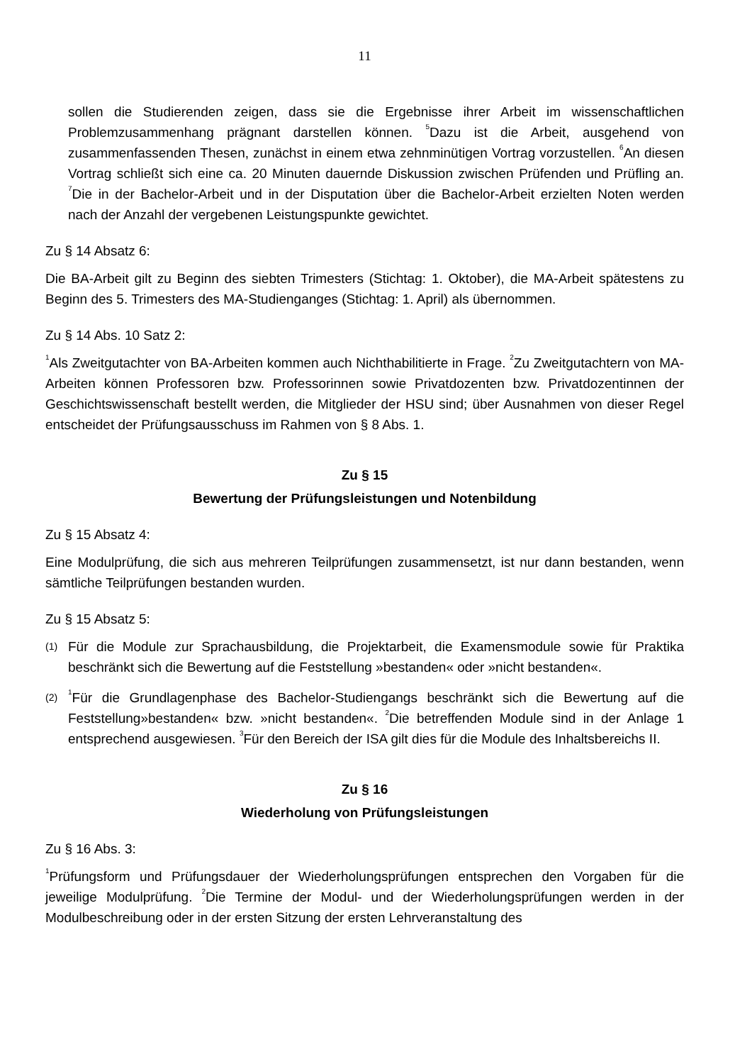11
sollen die Studierenden zeigen, dass sie die Ergebnisse ihrer Arbeit im wissenschaftlichen Problemzusammenhang prägnant darstellen können. <sup>5</sup>Dazu ist die Arbeit, ausgehend von zusammenfassenden Thesen, zunächst in einem etwa zehnminütigen Vortrag vorzustellen. <sup>6</sup>An diesen Vortrag schließt sich eine ca. 20 Minuten dauernde Diskussion zwischen Prüfenden und Prüfling an. <sup>7</sup>Die in der Bachelor-Arbeit und in der Disputation über die Bachelor-Arbeit erzielten Noten werden nach der Anzahl der vergebenen Leistungspunkte gewichtet.
Zu § 14 Absatz 6:
Die BA-Arbeit gilt zu Beginn des siebten Trimesters (Stichtag: 1. Oktober), die MA-Arbeit spätestens zu Beginn des 5. Trimesters des MA-Studienganges (Stichtag: 1. April) als übernommen.
Zu § 14 Abs. 10 Satz 2:
<sup>1</sup> Als Zweitgutachter von BA-Arbeiten kommen auch Nichthabilitierte in Frage. <sup>2</sup>Zu Zweitgutachtern von MA-Arbeiten können Professoren bzw. Professorinnen sowie Privatdozenten bzw. Privatdozentinnen der Geschichtswissenschaft bestellt werden, die Mitglieder der HSU sind; über Ausnahmen von dieser Regel entscheidet der Prüfungsausschuss im Rahmen von § 8 Abs. 1.
Zu § 15
Bewertung der Prüfungsleistungen und Notenbildung
Zu § 15 Absatz 4:
Eine Modulprüfung, die sich aus mehreren Teilprüfungen zusammensetzt, ist nur dann bestanden, wenn sämtliche Teilprüfungen bestanden wurden.
Zu § 15 Absatz 5:
(1) Für die Module zur Sprachausbildung, die Projektarbeit, die Examensmodule sowie für Praktika beschränkt sich die Bewertung auf die Feststellung »bestanden« oder »nicht bestanden«.
(2) <sup>1</sup>Für die Grundlagenphase des Bachelor-Studiengangs beschränkt sich die Bewertung auf die Feststellung»bestanden« bzw. »nicht bestanden«. <sup>2</sup>Die betreffenden Module sind in der Anlage 1 entsprechend ausgewiesen. <sup>3</sup>Für den Bereich der ISA gilt dies für die Module des Inhaltsbereichs II.
Zu § 16
Wiederholung von Prüfungsleistungen
Zu § 16 Abs. 3:
<sup>1</sup> Prüfungsform und Prüfungsdauer der Wiederholungsprüfungen entsprechen den Vorgaben für die jeweilige Modulprüfung. <sup>2</sup>Die Termine der Modul- und der Wiederholungsprüfungen werden in der Modulbeschreibung oder in der ersten Sitzung der ersten Lehrveranstaltung des